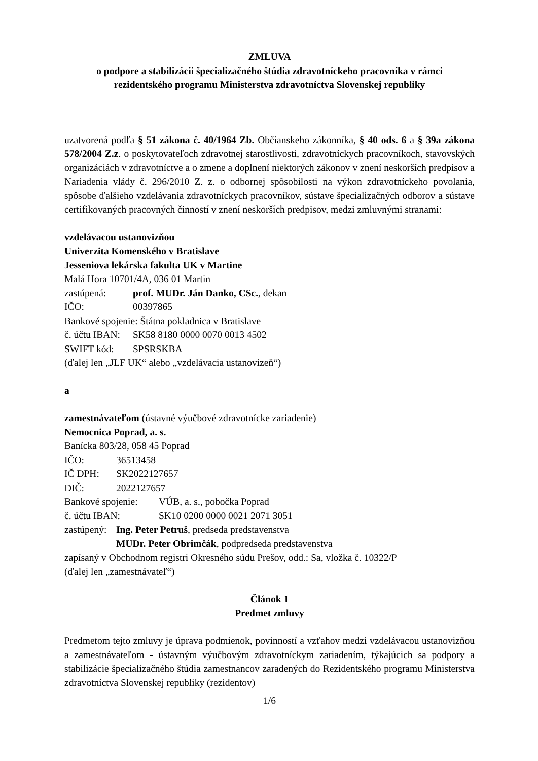ZMLUVA
o podpore a stabilizácii špecializačného štúdia zdravotníckeho pracovníka v rámci
rezidentského programu Ministerstva zdravotníctva Slovenskej republiky
uzatvorená podľa § 51 zákona č. 40/1964 Zb. Občianskeho zákonníka, § 40 ods. 6 a § 39a zákona 578/2004 Z.z. o poskytovateľoch zdravotnej starostlivosti, zdravotníckych pracovníkoch, stavovských organizáciách v zdravotníctve a o zmene a doplnení niektorých zákonov v znení neskorších predpisov a Nariadenia vlády č. 296/2010 Z. z. o odbornej spôsobilosti na výkon zdravotníckeho povolania, spôsobe ďalšieho vzdelávania zdravotníckych pracovníkov, sústave špecializačných odborov a sústave certifikovaných pracovných činností v znení neskorších predpisov, medzi zmluvnými stranami:
vzdelávacou ustanovizňou
Univerzita Komenského v Bratislave
Jesseniova lekárska fakulta UK v Martine
Malá Hora 10701/4A, 036 01 Martin
zastúpená: prof. MUDr. Ján Danko, CSc., dekan
IČO: 00397865
Bankové spojenie: Štátna pokladnica v Bratislave
č. účtu IBAN: SK58 8180 0000 0070 0013 4502
SWIFT kód: SPSRSKBA
(ďalej len „JLF UK“ alebo „vzdelávacia ustanovizeň“)
a
zamestnávateľom (ústavné výučbové zdravotnícke zariadenie)
Nemocnica Poprad, a. s.
Banícka 803/28, 058 45 Poprad
IČO: 36513458
IČ DPH: SK2022127657
DIČ: 2022127657
Bankové spojenie: VÚB, a. s., pobočka Poprad
č. účtu IBAN: SK10 0200 0000 0021 2071 3051
zastúpený: Ing. Peter Petruš, predseda predstavenstva
MUDr. Peter Obrimčák, podpredseda predstavenstva
zapísaný v Obchodnom registri Okresného súdu Prešov, odd.: Sa, vložka č. 10322/P
(ďalej len „zamestnávateľ“)
Článok 1
Predmet zmluvy
Predmetom tejto zmluvy je úprava podmienok, povinností a vzťahov medzi vzdelávacou ustanovizňou a zamestnávateľom - ústavným výučbovým zdravotníckym zariadením, týkajúcich sa podpory a stabilizácie špecializačného štúdia zamestnancov zaradených do Rezidentského programu Ministerstva zdravotníctva Slovenskej republiky (rezidentov)
1/6